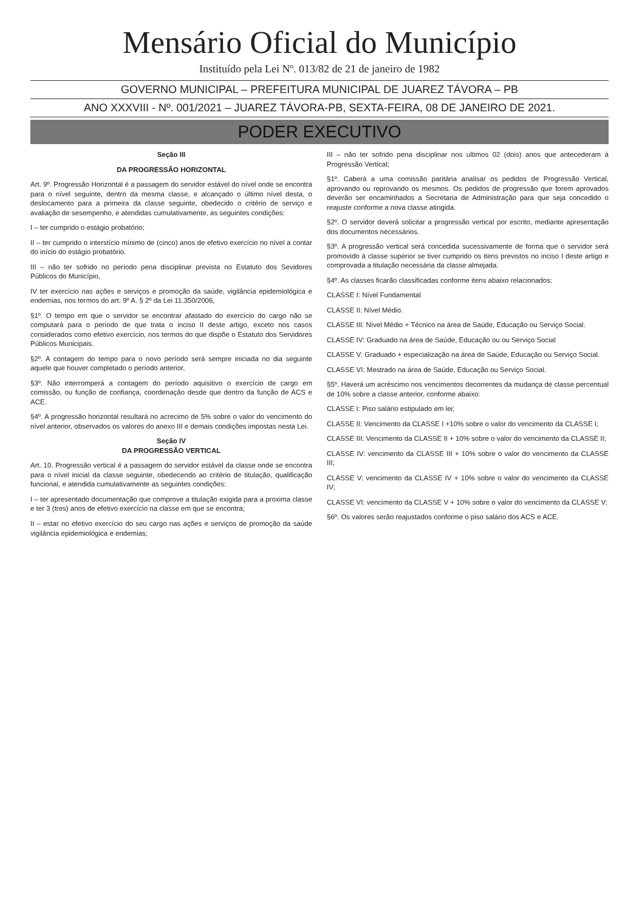Mensário Oficial do Município
Instituído pela Lei Nº. 013/82 de 21 de janeiro de 1982
GOVERNO MUNICIPAL – PREFEITURA MUNICIPAL DE JUAREZ TÁVORA – PB
ANO XXXVIII - Nº. 001/2021 – JUAREZ TÁVORA-PB, SEXTA-FEIRA, 08 DE JANEIRO DE 2021.
PODER EXECUTIVO
Seção III
DA PROGRESSÃO HORIZONTAL
Art. 9º. Progressão Horizontal é a passagem do servidor estável do nível onde se encontra para o nível seguinte, dentro da mesma classe, e alcançado o último nível desta, o deslocamento para a primeira da classe seguinte, obedecido o critério de serviço e avaliação de sesempenho, e atendidas cumulativamente, as seguintes condições:
I – ter cumprido o estágio probatório;
II – ter cumprido o interstício mínimo de (cinco) anos de efetivo exercício no nível a contar do início do estágio probatório.
III – não ter sofrido no período pena disciplinar prevista no Estatuto dos Sevidores Públicos do Município,
IV ter exercício nas ações e serviços e promoção da saúde, vigilância epidemiológica e endemias, nos termos do art. 9º A. § 2º da Lei 11.350/2006,
§1º. O tempo em que o servidor se encontrar afastado do exercício do cargo não se computará para o período de que trata o inciso II deste artigo, exceto nos casos considerados como efetivo exercício, nos termos do que dispõe o Estatuto dos Servidores Públicos Municipais.
§2º. A contagem do tempo para o novo período será sempre iniciada no dia seguinte aquele que houver completado o período anterior,
§3º. Não interromperá a contagem do período aquisitivo o exercício de cargo em comissão, ou função de confiança, coordenação desde que dentro da função de ACS e ACE.
§4º. A progressão horizontal resultará no acrecimo de 5% sobre o valor do vencimento do nível anterior, observados os valores do anexo III e demais condições impostas nesta Lei.
Seção IV
DA PROGRESSÃO VERTICAL
Art. 10. Progressão vertical é a passagem do servidor estável da classe onde se encontra para o nível inicial da classe seguinte, obedecendo ao critério de titulação, qualificação funcional, e atendida cumulativamente as seguintes condições:
I – ter apresentado documentação que comprove a titulação exigida para a proxima classe e ter 3 (tres) anos de efetivo exercício na classe em que se encontra;
II – estar no efetivo exercício do seu cargo nas ações e serviços de promoção da saúde vigilância epidemiológica e endemias;
III – não ter sofrido pena disciplinar nos ultimos 02 (dois) anos que antecederam à Progressão Vertical;
§1º. Caberá a uma comissão paritária analisar os pedidos de Progressão Vertical, aprovando ou reprovando os mesmos. Os pedidos de progressão que forem aprovados deverão ser encaminhados a Secretaria de Administração para que seja concedido o reajuste conforme a nova classe atingida.
§2º. O servidor deverá solicitar a progressão vertical por escrito, mediante apresentação dos documentos necessários.
§3º. A progressão vertical será concedida sucessivamente de forma que o servidor será promovido à classe superior se tiver cumprido os itens previstos no inciso I deste artigo e comprovada a titulação necessária da classe almejada.
§4º. As classes ficarão classificadas conforme itens abaixo relacionados:
CLASSE I: Nível Fundamental
CLASSE II: Nível Médio.
CLASSE III: Nível Médio + Técnico na área de Saúde, Educação ou Serviço Social.
CLASSE IV: Graduado na área de Saúde, Educação ou ou Serviço Social
CLASSE V: Graduado + especialização na área de Saúde, Educação ou Serviço Social.
CLASSE VI: Mestrado na área de Saúde, Educação ou Serviço Social.
§5º. Haverá um acréscimo nos vencimentos decorrentes da mudança de classe percentual de 10% sobre a classe anterior, conforme abaixo:
CLASSE I: Piso salário estipulado em lei;
CLASSE II: Vencimento da CLASSE I +10% sobre o valor do vencimento da CLASSE I;
CLASSE III: Vencimento da CLASSE II + 10% sobre o valor do vencimento da CLASSE II;
CLASSE IV: vencimento da CLASSE III + 10% sobre o valor do vencimento da CLASSE III;
CLASSE V: vencimento da CLASSE IV + 10% sobre o valor do vencimento da CLASSE IV;
CLASSE VI: vencimento da CLASSE V + 10% sobre o valor do vencimento da CLASSE V;
§6º. Os valores serão reajustados conforme o piso salário dos ACS e ACE.